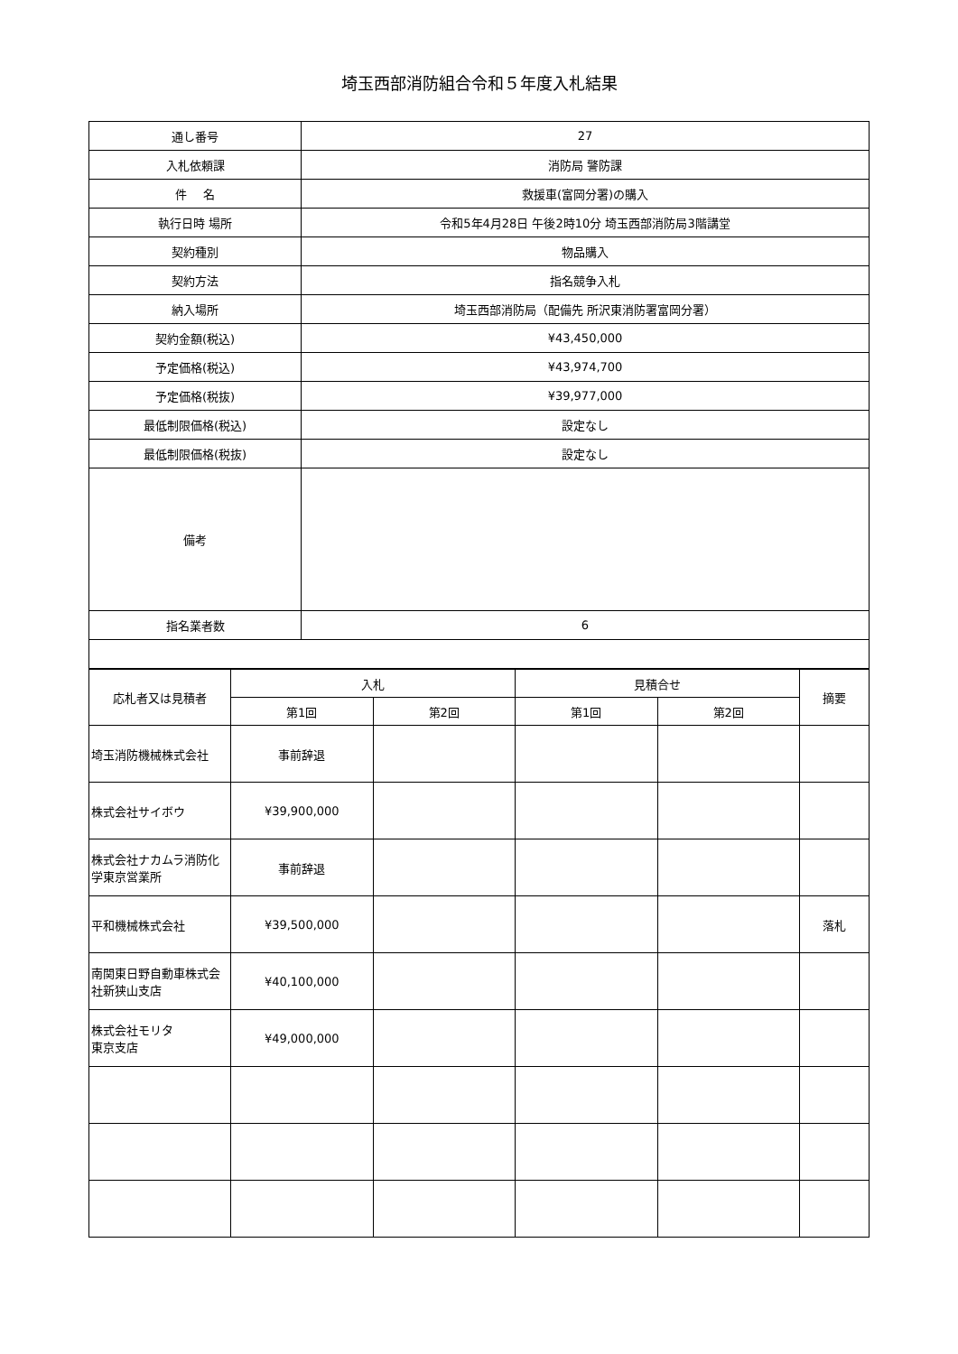埼玉西部消防組合令和５年度入札結果
| 通し番号 | 27 |
| 入札依頼課 | 消防局 警防課 |
| 件 名 | 救援車(富岡分署)の購入 |
| 執行日時 場所 | 令和5年4月28日 午後2時10分 埼玉西部消防局3階講堂 |
| 契約種別 | 物品購入 |
| 契約方法 | 指名競争入札 |
| 納入場所 | 埼玉西部消防局（配備先 所沢東消防署富岡分署） |
| 契約金額(税込) | ¥43,450,000 |
| 予定価格(税込) | ¥43,974,700 |
| 予定価格(税抜) | ¥39,977,000 |
| 最低制限価格(税込) | 設定なし |
| 最低制限価格(税抜) | 設定なし |
| 備考 | |
| 指名業者数 | 6 |
| 応札者又は見積者 | 入札 | | 見積合せ | | 摘要 |
| --- | --- | --- | --- | --- | --- |
| | 第1回 | 第2回 | 第1回 | 第2回 | |
| 埼玉消防機械株式会社 | 事前辞退 | | | | |
| 株式会社サイボウ | ¥39,900,000 | | | | |
| 株式会社ナカムラ消防化学東京営業所 | 事前辞退 | | | | |
| 平和機械株式会社 | ¥39,500,000 | | | | 落札 |
| 南関東日野自動車株式会社新狭山支店 | ¥40,100,000 | | | | |
| 株式会社モリタ 東京支店 | ¥49,000,000 | | | | |